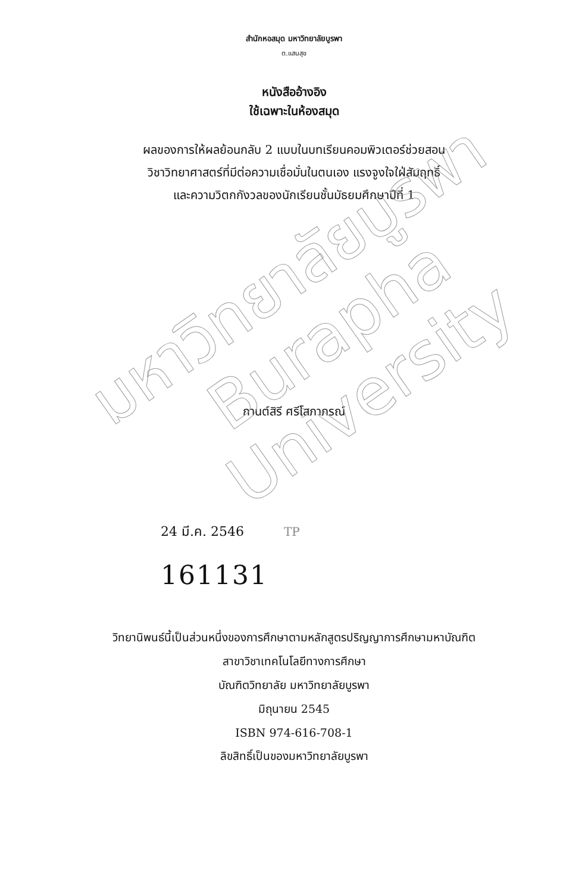มหาวิทยาลัยบูรพา
Burapha University
สำนักหอสมุด มหาวิทยาลัยบูรพา
ต.แสนสุข
หนังสืออ้างอิง
ใช้เฉพาะในห้องสมุด
ผลของการให้ผลย้อนกลับ 2 แบบในบทเรียนคอมพิวเตอร์ช่วยสอน
วิชาวิทยาศาสตร์ที่มีต่อความเชื่อมั่นในตนเอง แรงจูงใจใฝ่สัมฤทธิ์
และความวิตกกังวลของนักเรียนชั้นมัธยมศึกษาปีที่ 1
กานต์สิรี ศรีโสภาภรณ์
24 มี.ค. 2546 TP
161131
วิทยานิพนธ์นี้เป็นส่วนหนึ่งของการศึกษาตามหลักสูตรปริญญาการศึกษามหาบัณฑิต
สาขาวิชาเทคโนโลยีทางการศึกษา
บัณฑิตวิทยาลัย มหาวิทยาลัยบูรพา
มิถุนายน 2545
ISBN 974-616-708-1
ลิขสิทธิ์เป็นของมหาวิทยาลัยบูรพา